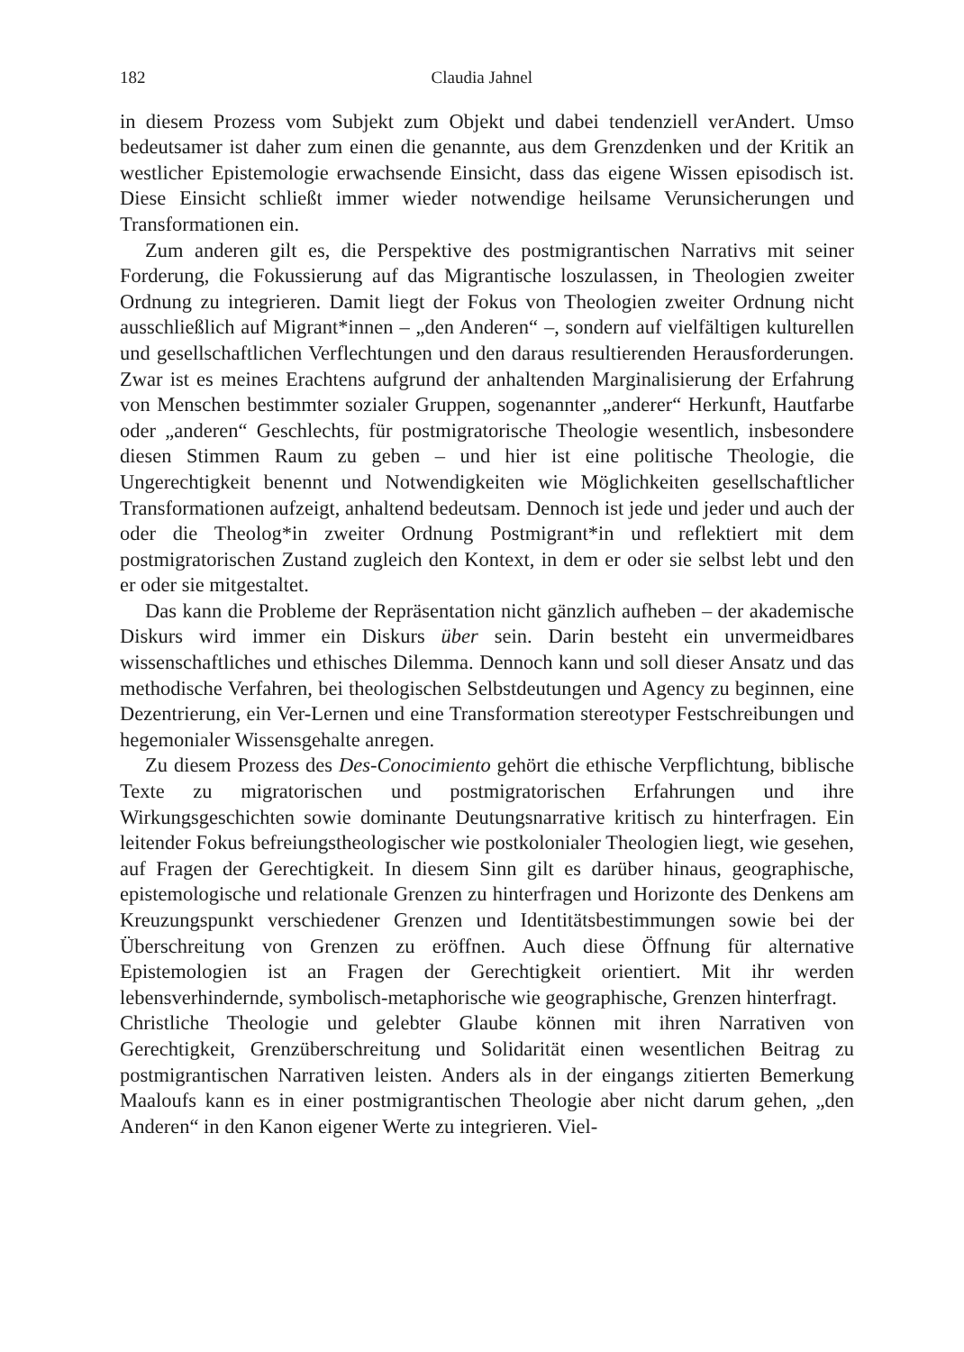182 Claudia Jahnel
in diesem Prozess vom Subjekt zum Objekt und dabei tendenziell verAndert. Umso bedeutsamer ist daher zum einen die genannte, aus dem Grenzdenken und der Kritik an westlicher Epistemologie erwachsende Einsicht, dass das eigene Wissen episodisch ist. Diese Einsicht schließt immer wieder notwendige heilsame Verunsicherungen und Transformationen ein.
Zum anderen gilt es, die Perspektive des postmigrantischen Narrativs mit seiner Forderung, die Fokussierung auf das Migrantische loszulassen, in Theologien zweiter Ordnung zu integrieren. Damit liegt der Fokus von Theologien zweiter Ordnung nicht ausschließlich auf Migrant*innen – „den Anderen“ –, sondern auf vielfältigen kulturellen und gesellschaftlichen Verflechtungen und den daraus resultierenden Herausforderungen. Zwar ist es meines Erachtens aufgrund der anhaltenden Marginalisierung der Erfahrung von Menschen bestimmter sozialer Gruppen, sogenannter „anderer“ Herkunft, Hautfarbe oder „anderen“ Geschlechts, für postmigratorische Theologie wesentlich, insbesondere diesen Stimmen Raum zu geben – und hier ist eine politische Theologie, die Ungerechtigkeit benennt und Notwendigkeiten wie Möglichkeiten gesellschaftlicher Transformationen aufzeigt, anhaltend bedeutsam. Dennoch ist jede und jeder und auch der oder die Theolog*in zweiter Ordnung Postmigrant*in und reflektiert mit dem postmigratorischen Zustand zugleich den Kontext, in dem er oder sie selbst lebt und den er oder sie mitgestaltet.
Das kann die Probleme der Repräsentation nicht gänzlich aufheben – der akademische Diskurs wird immer ein Diskurs über sein. Darin besteht ein unvermeidbares wissenschaftliches und ethisches Dilemma. Dennoch kann und soll dieser Ansatz und das methodische Verfahren, bei theologischen Selbstdeutungen und Agency zu beginnen, eine Dezentrierung, ein Ver-Lernen und eine Transformation stereotyper Festschreibungen und hegemonialer Wissensgehalte anregen.
Zu diesem Prozess des Des-Conocimiento gehört die ethische Verpflichtung, biblische Texte zu migratorischen und postmigratorischen Erfahrungen und ihre Wirkungsgeschichten sowie dominante Deutungsnarrative kritisch zu hinterfragen. Ein leitender Fokus befreiungstheologischer wie postkolonialer Theologien liegt, wie gesehen, auf Fragen der Gerechtigkeit. In diesem Sinn gilt es darüber hinaus, geographische, epistemologische und relationale Grenzen zu hinterfragen und Horizonte des Denkens am Kreuzungspunkt verschiedener Grenzen und Identitätsbestimmungen sowie bei der Überschreitung von Grenzen zu eröffnen. Auch diese Öffnung für alternative Epistemologien ist an Fragen der Gerechtigkeit orientiert. Mit ihr werden lebensverhindernde, symbolisch-metaphorische wie geographische, Grenzen hinterfragt.
Christliche Theologie und gelebter Glaube können mit ihren Narrativen von Gerechtigkeit, Grenzüberschreitung und Solidarität einen wesentlichen Beitrag zu postmigrantischen Narrativen leisten. Anders als in der eingangs zitierten Bemerkung Maaloufs kann es in einer postmigrantischen Theologie aber nicht darum gehen, „den Anderen“ in den Kanon eigener Werte zu integrieren. Viel-